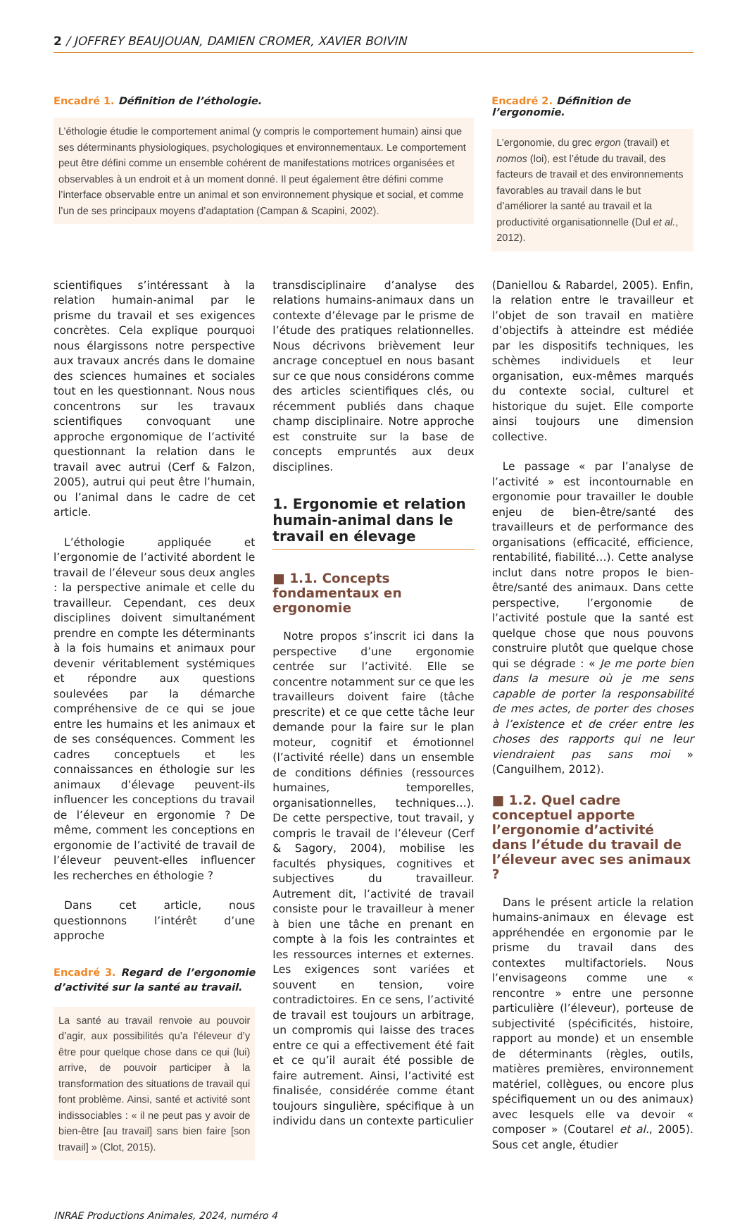2 / JOFFREY BEAUJOUAN, DAMIEN CROMER, XAVIER BOIVIN
Encadré 1. Définition de l’éthologie.
L’éthologie étudie le comportement animal (y compris le comportement humain) ainsi que ses déterminants physiologiques, psychologiques et environnementaux. Le comportement peut être défini comme un ensemble cohérent de manifestations motrices organisées et observables à un endroit et à un moment donné. Il peut également être défini comme l’interface observable entre un animal et son environnement physique et social, et comme l’un de ses principaux moyens d’adaptation (Campan & Scapini, 2002).
Encadré 2. Définition de l’ergonomie.
L’ergonomie, du grec ergon (travail) et nomos (loi), est l’étude du travail, des facteurs de travail et des environnements favorables au travail dans le but d’améliorer la santé au travail et la productivité organisationnelle (Dul et al., 2012).
scientifiques s’intéressant à la relation humain-animal par le prisme du travail et ses exigences concrètes. Cela explique pourquoi nous élargissons notre perspective aux travaux ancrés dans le domaine des sciences humaines et sociales tout en les questionnant. Nous nous concentrons sur les travaux scientifiques convoquant une approche ergonomique de l’activité questionnant la relation dans le travail avec autrui (Cerf & Falzon, 2005), autrui qui peut être l’humain, ou l’animal dans le cadre de cet article.
L’éthologie appliquée et l’ergonomie de l’activité abordent le travail de l’éleveur sous deux angles : la perspective animale et celle du travailleur. Cependant, ces deux disciplines doivent simultanément prendre en compte les déterminants à la fois humains et animaux pour devenir véritablement systémiques et répondre aux questions soulevées par la démarche compréhensive de ce qui se joue entre les humains et les animaux et de ses conséquences. Comment les cadres conceptuels et les connaissances en éthologie sur les animaux d’élevage peuvent-ils influencer les conceptions du travail de l’éleveur en ergonomie ? De même, comment les conceptions en ergonomie de l’activité de travail de l’éleveur peuvent-elles influencer les recherches en éthologie ?
Dans cet article, nous questionnons l’intérêt d’une approche
Encadré 3. Regard de l’ergonomie d’activité sur la santé au travail.
La santé au travail renvoie au pouvoir d’agir, aux possibilités qu’a l’éleveur d’y être pour quelque chose dans ce qui (lui) arrive, de pouvoir participer à la transformation des situations de travail qui font problème. Ainsi, santé et activité sont indissociables : « il ne peut pas y avoir de bien-être [au travail] sans bien faire [son travail] » (Clot, 2015).
transdisciplinaire d’analyse des relations humains-animaux dans un contexte d’élevage par le prisme de l’étude des pratiques relationnelles. Nous décrivons brièvement leur ancrage conceptuel en nous basant sur ce que nous considérons comme des articles scientifiques clés, ou récemment publiés dans chaque champ disciplinaire. Notre approche est construite sur la base de concepts empruntés aux deux disciplines.
1. Ergonomie et relation humain-animal dans le travail en élevage
■ 1.1. Concepts fondamentaux en ergonomie
Notre propos s’inscrit ici dans la perspective d’une ergonomie centrée sur l’activité. Elle se concentre notamment sur ce que les travailleurs doivent faire (tâche prescrite) et ce que cette tâche leur demande pour la faire sur le plan moteur, cognitif et émotionnel (l’activité réelle) dans un ensemble de conditions définies (ressources humaines, temporelles, organisationnelles, techniques…). De cette perspective, tout travail, y compris le travail de l’éleveur (Cerf & Sagory, 2004), mobilise les facultés physiques, cognitives et subjectives du travailleur. Autrement dit, l’activité de travail consiste pour le travailleur à mener à bien une tâche en prenant en compte à la fois les contraintes et les ressources internes et externes. Les exigences sont variées et souvent en tension, voire contradictoires. En ce sens, l’activité de travail est toujours un arbitrage, un compromis qui laisse des traces entre ce qui a effectivement été fait et ce qu’il aurait été possible de faire autrement. Ainsi, l’activité est finalisée, considérée comme étant toujours singulière, spécifique à un individu dans un contexte particulier
(Daniellou & Rabardel, 2005). Enfin, la relation entre le travailleur et l’objet de son travail en matière d’objectifs à atteindre est médiée par les dispositifs techniques, les schèmes individuels et leur organisation, eux-mêmes marqués du contexte social, culturel et historique du sujet. Elle comporte ainsi toujours une dimension collective.
Le passage « par l’analyse de l’activité » est incontournable en ergonomie pour travailler le double enjeu de bien-être/santé des travailleurs et de performance des organisations (efficacité, efficience, rentabilité, fiabilité…). Cette analyse inclut dans notre propos le bien-être/santé des animaux. Dans cette perspective, l’ergonomie de l’activité postule que la santé est quelque chose que nous pouvons construire plutôt que quelque chose qui se dégrade : « Je me porte bien dans la mesure où je me sens capable de porter la responsabilité de mes actes, de porter des choses à l’existence et de créer entre les choses des rapports qui ne leur viendraient pas sans moi » (Canguilhem, 2012).
■ 1.2. Quel cadre conceptuel apporte l’ergonomie d’activité dans l’étude du travail de l’éleveur avec ses animaux ?
Dans le présent article la relation humains-animaux en élevage est appréhendée en ergonomie par le prisme du travail dans des contextes multifactoriels. Nous l’envisageons comme une « rencontre » entre une personne particulière (l’éleveur), porteuse de subjectivité (spécificités, histoire, rapport au monde) et un ensemble de déterminants (règles, outils, matières premières, environnement matériel, collègues, ou encore plus spécifiquement un ou des animaux) avec lesquels elle va devoir « composer » (Coutarel et al., 2005). Sous cet angle, étudier
INRAE Productions Animales, 2024, numéro 4